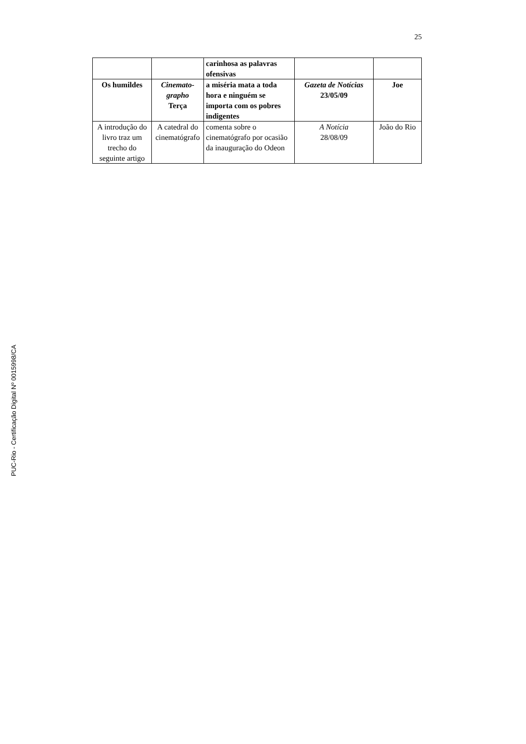25
| | | carinhosa as palavras ofensivas | | |
| Os humildes | Cinemato-grapho Terça | a miséria mata a toda hora e ninguém se importa com os pobres indigentes | Gazeta de Notícias 23/05/09 | Joe |
| A introdução do livro traz um trecho do seguinte artigo | A catedral do cinematógrafo | comenta sobre o cinematógrafo por ocasião da inauguração do Odeon | A Notícia 28/08/09 | João do Rio |
PUC-Rio - Certificação Digital Nº 0015998/CA